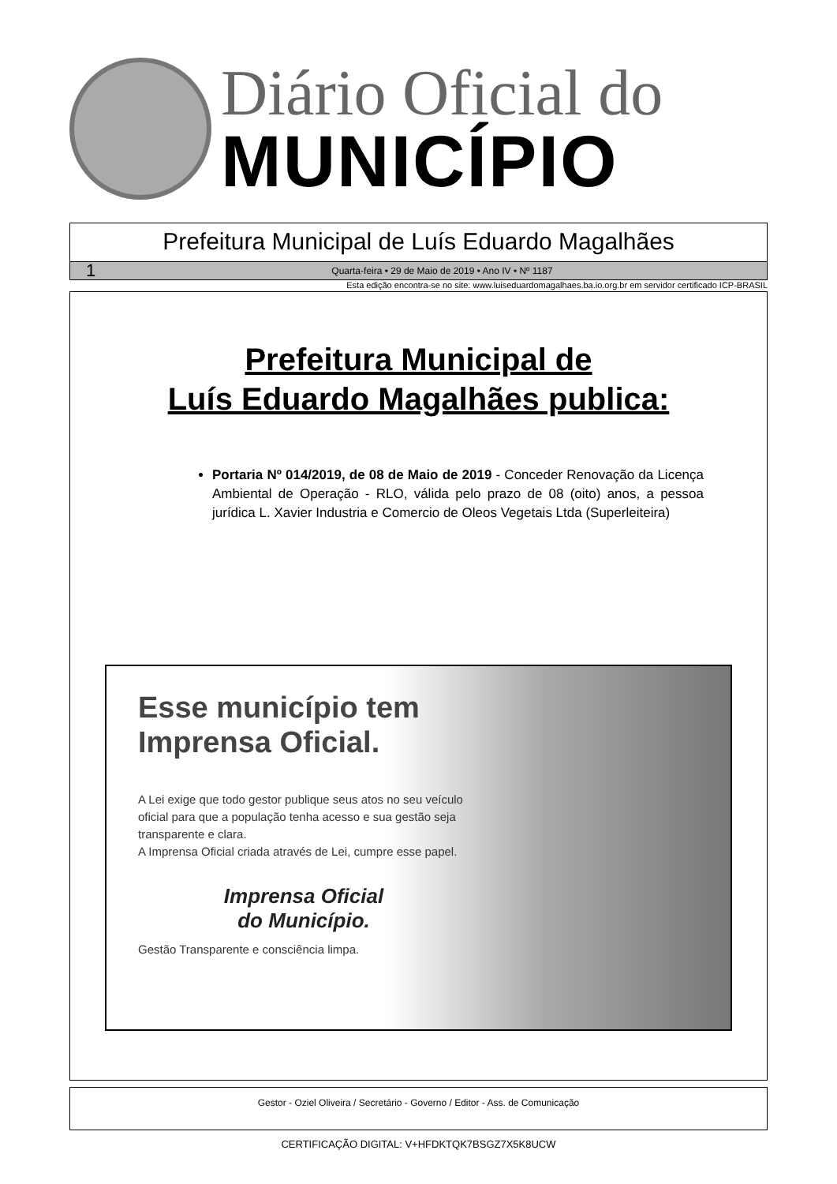Diário Oficial do
MUNICÍPIO
Prefeitura Municipal de Luís Eduardo Magalhães
1 Quarta-feira • 29 de Maio de 2019 • Ano IV • Nº 1187
Esta edição encontra-se no site: www.luiseduardomagalhaes.ba.io.org.br em servidor certificado ICP-BRASIL
Prefeitura Municipal de
Luís Eduardo Magalhães publica:
Portaria Nº 014/2019, de 08 de Maio de 2019 - Conceder Renovação da Licença Ambiental de Operação - RLO, válida pelo prazo de 08 (oito) anos, a pessoa jurídica L. Xavier Industria e Comercio de Oleos Vegetais Ltda (Superleiteira)
Esse município tem Imprensa Oficial.
A Lei exige que todo gestor publique seus atos no seu veículo oficial para que a população tenha acesso e sua gestão seja transparente e clara.
A Imprensa Oficial criada através de Lei, cumpre esse papel.
Imprensa Oficial
do Município.
Gestão Transparente e consciência limpa.
Gestor - Oziel Oliveira / Secretário - Governo / Editor - Ass. de Comunicação
CERTIFICAÇÃO DIGITAL: V+HFDKTQK7BSGZ7X5K8UCW